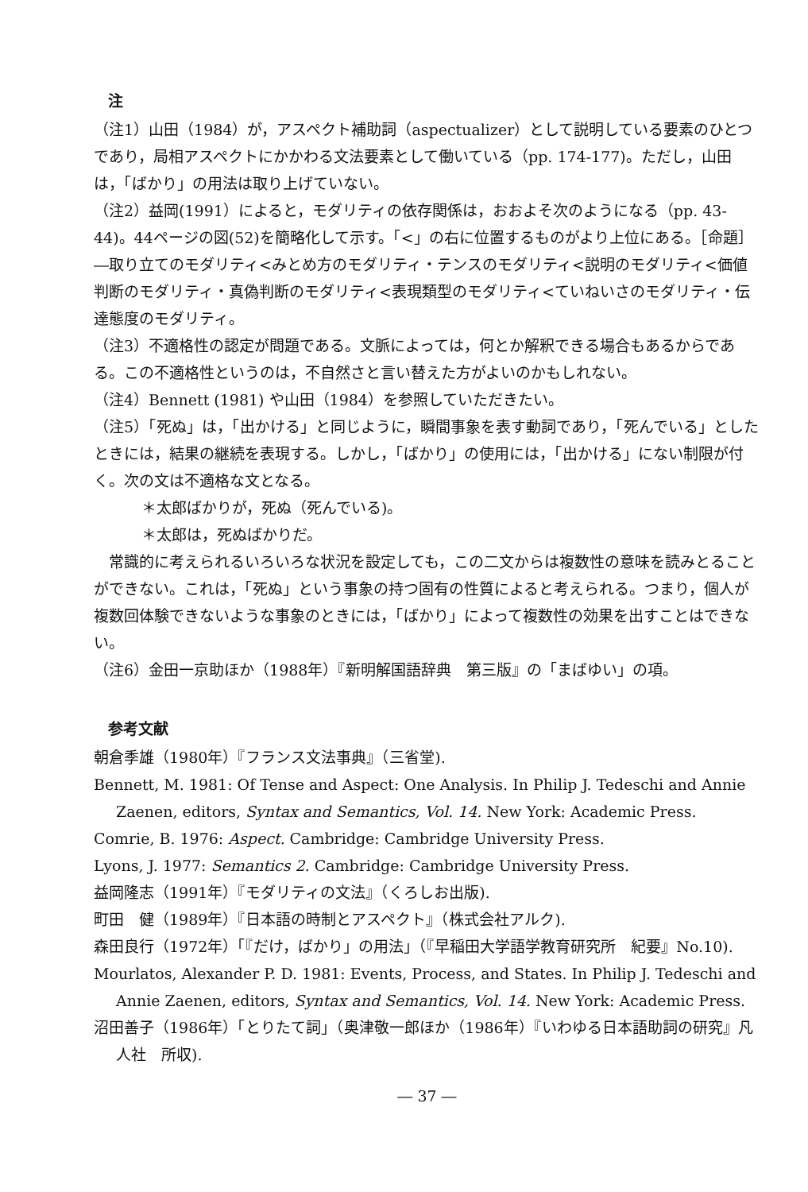注
（注1）山田（1984）が，アスペクト補助詞（aspectualizer）として説明している要素のひとつであり，局相アスペクトにかかわる文法要素として働いている（pp. 174-177)。ただし，山田は，「ばかり」の用法は取り上げていない。
（注2）益岡(1991）によると，モダリティの依存関係は，おおよそ次のようになる（pp. 43-44)。44ページの図(52)を簡略化して示す。「<」の右に位置するものがより上位にある。［命題］―取り立てのモダリティ<みとめ方のモダリティ・テンスのモダリティ<説明のモダリティ<価値判断のモダリティ・真偽判断のモダリティ<表現類型のモダリティ<ていねいさのモダリティ・伝達態度のモダリティ。
（注3）不適格性の認定が問題である。文脈によっては，何とか解釈できる場合もあるからである。この不適格性というのは，不自然さと言い替えた方がよいのかもしれない。
（注4）Bennett (1981) や山田（1984）を参照していただきたい。
（注5）「死ぬ」は，「出かける」と同じように，瞬間事象を表す動詞であり，「死んでいる」としたときには，結果の継続を表現する。しかし，「ばかり」の使用には，「出かける」にない制限が付く。次の文は不適格な文となる。
＊太郎ばかりが，死ぬ（死んでいる)。
＊太郎は，死ぬばかりだ。
　常識的に考えられるいろいろな状況を設定しても，この二文からは複数性の意味を読みとることができない。これは，「死ぬ」という事象の持つ固有の性質によると考えられる。つまり，個人が複数回体験できないような事象のときには，「ばかり」によって複数性の効果を出すことはできない。
（注6）金田一京助ほか（1988年）『新明解国語辞典　第三版』の「まばゆい」の項。
参考文献
朝倉季雄（1980年）『フランス文法事典』（三省堂).
Bennett, M. 1981: Of Tense and Aspect: One Analysis. In Philip J. Tedeschi and Annie Zaenen, editors, Syntax and Semantics, Vol. 14. New York: Academic Press.
Comrie, B. 1976: Aspect. Cambridge: Cambridge University Press.
Lyons, J. 1977: Semantics 2. Cambridge: Cambridge University Press.
益岡隆志（1991年）『モダリティの文法』（くろしお出版).
町田　健（1989年）『日本語の時制とアスペクト』（株式会社アルク).
森田良行（1972年）「『だけ，ばかり」の用法」（『早稲田大学語学教育研究所　紀要』No.10).
Mourlatos, Alexander P. D. 1981: Events, Process, and States. In Philip J. Tedeschi and Annie Zaenen, editors, Syntax and Semantics, Vol. 14. New York: Academic Press.
沼田善子（1986年）「とりたて詞」（奥津敬一郎ほか（1986年）『いわゆる日本語助詞の研究』凡人社　所収).
― 37 ―